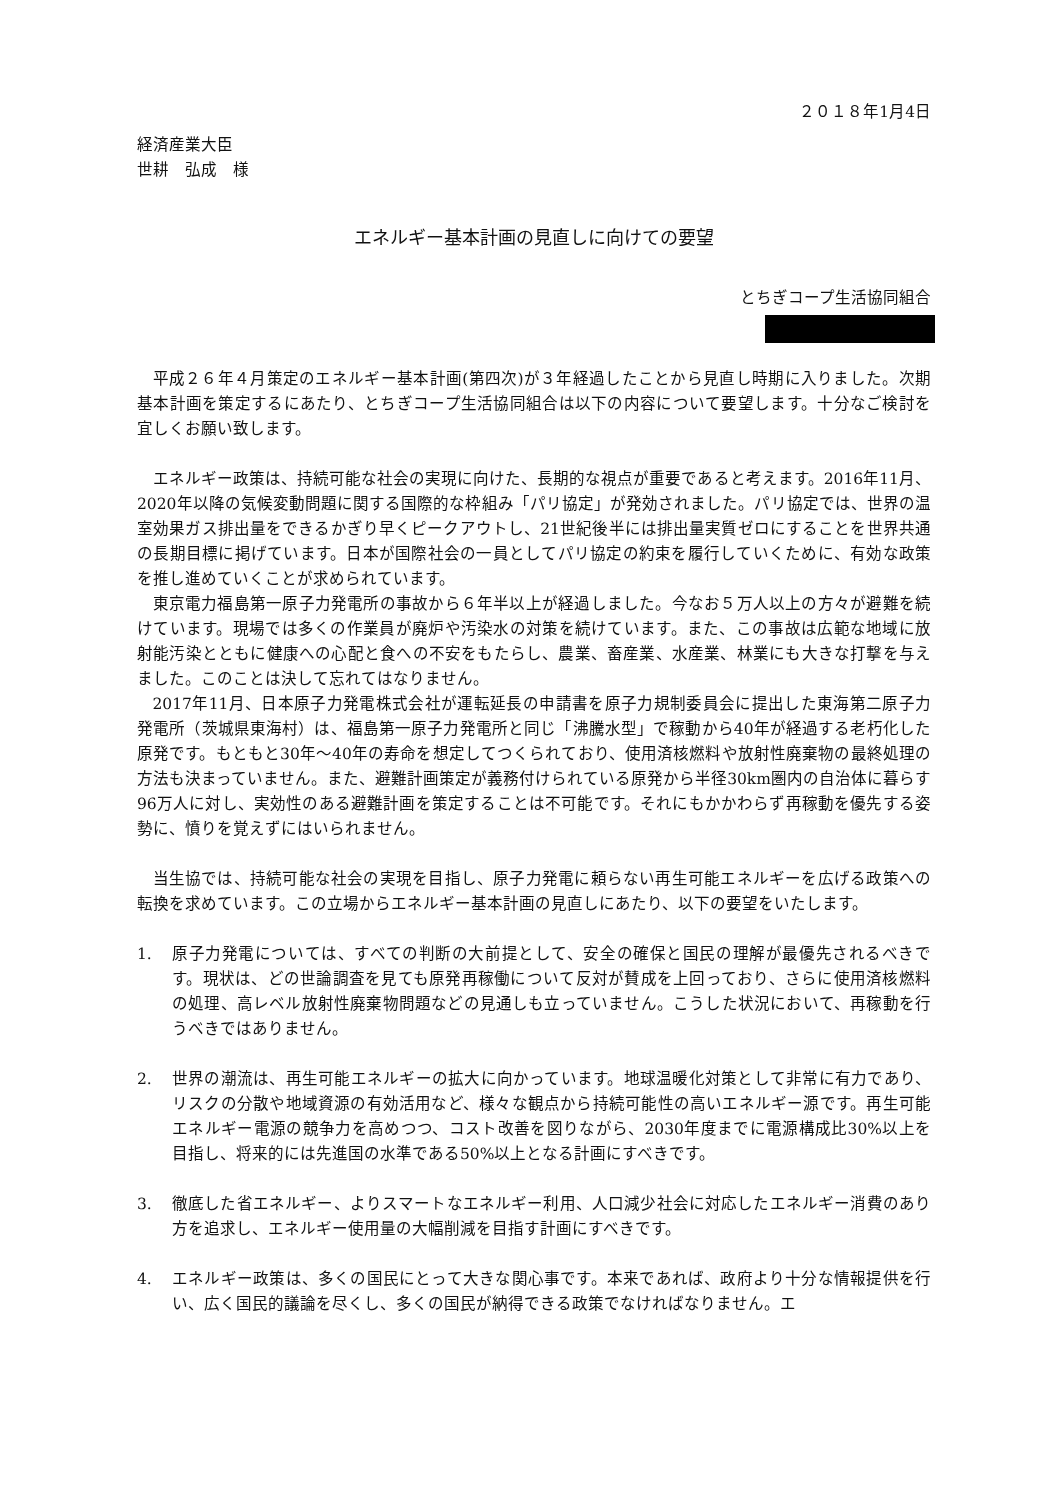２０１８年1月4日
経済産業大臣
世耕　弘成　様
エネルギー基本計画の見直しに向けての要望
とちぎコープ生活協同組合
平成２６年４月策定のエネルギー基本計画(第四次)が３年経過したことから見直し時期に入りました。次期基本計画を策定するにあたり、とちぎコープ生活協同組合は以下の内容について要望します。十分なご検討を宜しくお願い致します。
エネルギー政策は、持続可能な社会の実現に向けた、長期的な視点が重要であると考えます。2016年11月、2020年以降の気候変動問題に関する国際的な枠組み「パリ協定」が発効されました。パリ協定では、世界の温室効果ガス排出量をできるかぎり早くピークアウトし、21世紀後半には排出量実質ゼロにすることを世界共通の長期目標に掲げています。日本が国際社会の一員としてパリ協定の約束を履行していくために、有効な政策を推し進めていくことが求められています。
東京電力福島第一原子力発電所の事故から６年半以上が経過しました。今なお５万人以上の方々が避難を続けています。現場では多くの作業員が廃炉や汚染水の対策を続けています。また、この事故は広範な地域に放射能汚染とともに健康への心配と食への不安をもたらし、農業、畜産業、水産業、林業にも大きな打撃を与えました。このことは決して忘れてはなりません。
2017年11月、日本原子力発電株式会社が運転延長の申請書を原子力規制委員会に提出した東海第二原子力発電所（茨城県東海村）は、福島第一原子力発電所と同じ「沸騰水型」で稼動から40年が経過する老朽化した原発です。もともと30年～40年の寿命を想定してつくられており、使用済核燃料や放射性廃棄物の最終処理の方法も決まっていません。また、避難計画策定が義務付けられている原発から半径30km圏内の自治体に暮らす96万人に対し、実効性のある避難計画を策定することは不可能です。それにもかかわらず再稼動を優先する姿勢に、憤りを覚えずにはいられません。
当生協では、持続可能な社会の実現を目指し、原子力発電に頼らない再生可能エネルギーを広げる政策への転換を求めています。この立場からエネルギー基本計画の見直しにあたり、以下の要望をいたします。
1. 原子力発電については、すべての判断の大前提として、安全の確保と国民の理解が最優先されるべきです。現状は、どの世論調査を見ても原発再稼働について反対が賛成を上回っており、さらに使用済核燃料の処理、高レベル放射性廃棄物問題などの見通しも立っていません。こうした状況において、再稼動を行うべきではありません。
2. 世界の潮流は、再生可能エネルギーの拡大に向かっています。地球温暖化対策として非常に有力であり、リスクの分散や地域資源の有効活用など、様々な観点から持続可能性の高いエネルギー源です。再生可能エネルギー電源の競争力を高めつつ、コスト改善を図りながら、2030年度までに電源構成比30%以上を目指し、将来的には先進国の水準である50%以上となる計画にすべきです。
3. 徹底した省エネルギー、よりスマートなエネルギー利用、人口減少社会に対応したエネルギー消費のあり方を追求し、エネルギー使用量の大幅削減を目指す計画にすべきです。
4. エネルギー政策は、多くの国民にとって大きな関心事です。本来であれば、政府より十分な情報提供を行い、広く国民的議論を尽くし、多くの国民が納得できる政策でなければなりません。エ